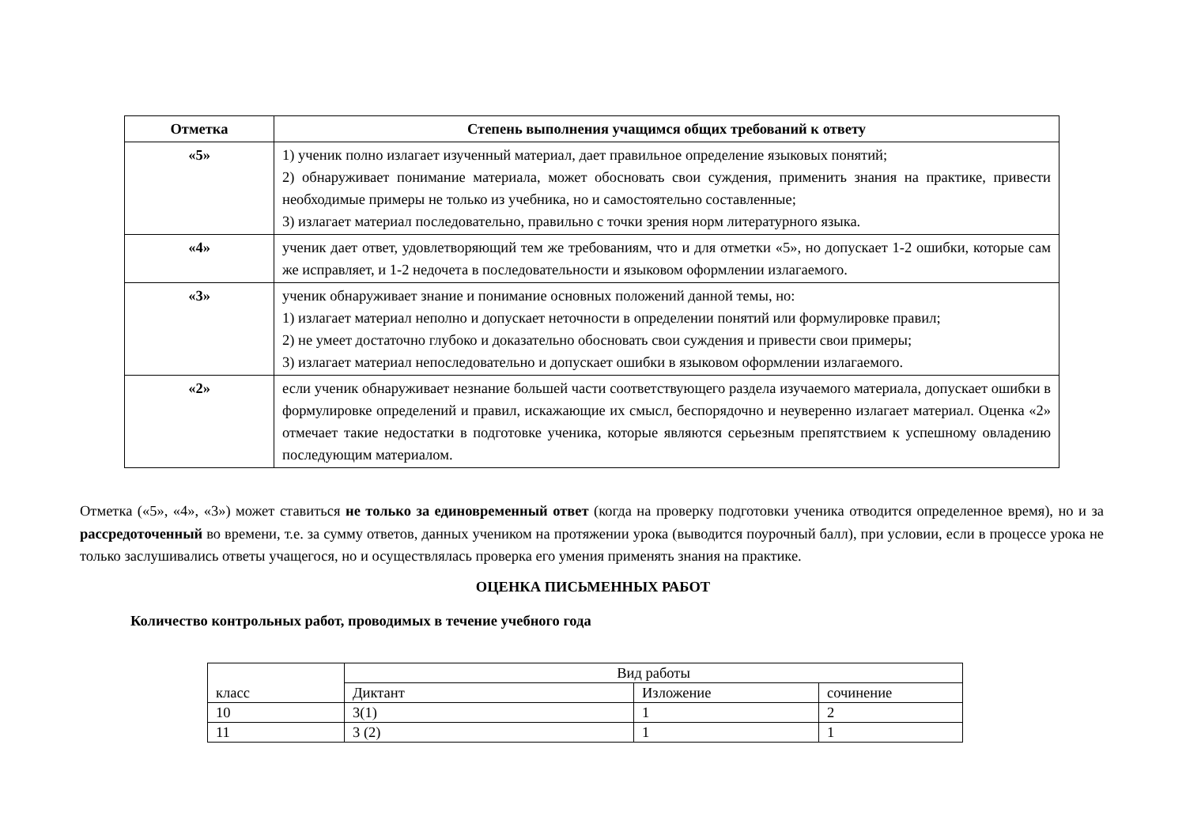| Отметка | Степень выполнения учащимся общих требований к ответу |
| --- | --- |
| «5» | 1) ученик полно излагает изученный материал, дает правильное определение языковых понятий; 2) обнаруживает понимание материала, может обосновать свои суждения, применить знания на практике, привести необходимые примеры не только из учебника, но и самостоятельно составленные; 3) излагает материал последовательно, правильно с точки зрения норм литературного языка. |
| «4» | ученик дает ответ, удовлетворяющий тем же требованиям, что и для отметки «5», но допускает 1-2 ошибки, которые сам же исправляет, и 1-2 недочета в последовательности и языковом оформлении излагаемого. |
| «3» | ученик обнаруживает знание и понимание основных положений данной темы, но: 1) излагает материал неполно и допускает неточности в определении понятий или формулировке правил; 2) не умеет достаточно глубоко и доказательно обосновать свои суждения и привести свои примеры; 3) излагает материал непоследовательно и допускает ошибки в языковом оформлении излагаемого. |
| «2» | если ученик обнаруживает незнание большей части соответствующего раздела изучаемого материала, допускает ошибки в формулировке определений и правил, искажающие их смысл, беспорядочно и неуверенно излагает материал. Оценка «2» отмечает такие недостатки в подготовке ученика, которые являются серьезным препятствием к успешному овладению последующим материалом. |
Отметка («5», «4», «3») может ставиться не только за единовременный ответ (когда на проверку подготовки ученика отводится определенное время), но и за рассредоточенный во времени, т.е. за сумму ответов, данных учеником на протяжении урока (выводится поурочный балл), при условии, если в процессе урока не только заслушивались ответы учащегося, но и осуществлялась проверка его умения применять знания на практике.
ОЦЕНКА ПИСЬМЕННЫХ РАБОТ
Количество контрольных работ, проводимых в течение учебного года
| класс | Вид работы | | |
| | Диктант | Изложение | сочинение |
| 10 | 3(1) | 1 | 2 |
| 11 | 3 (2) | 1 | 1 |